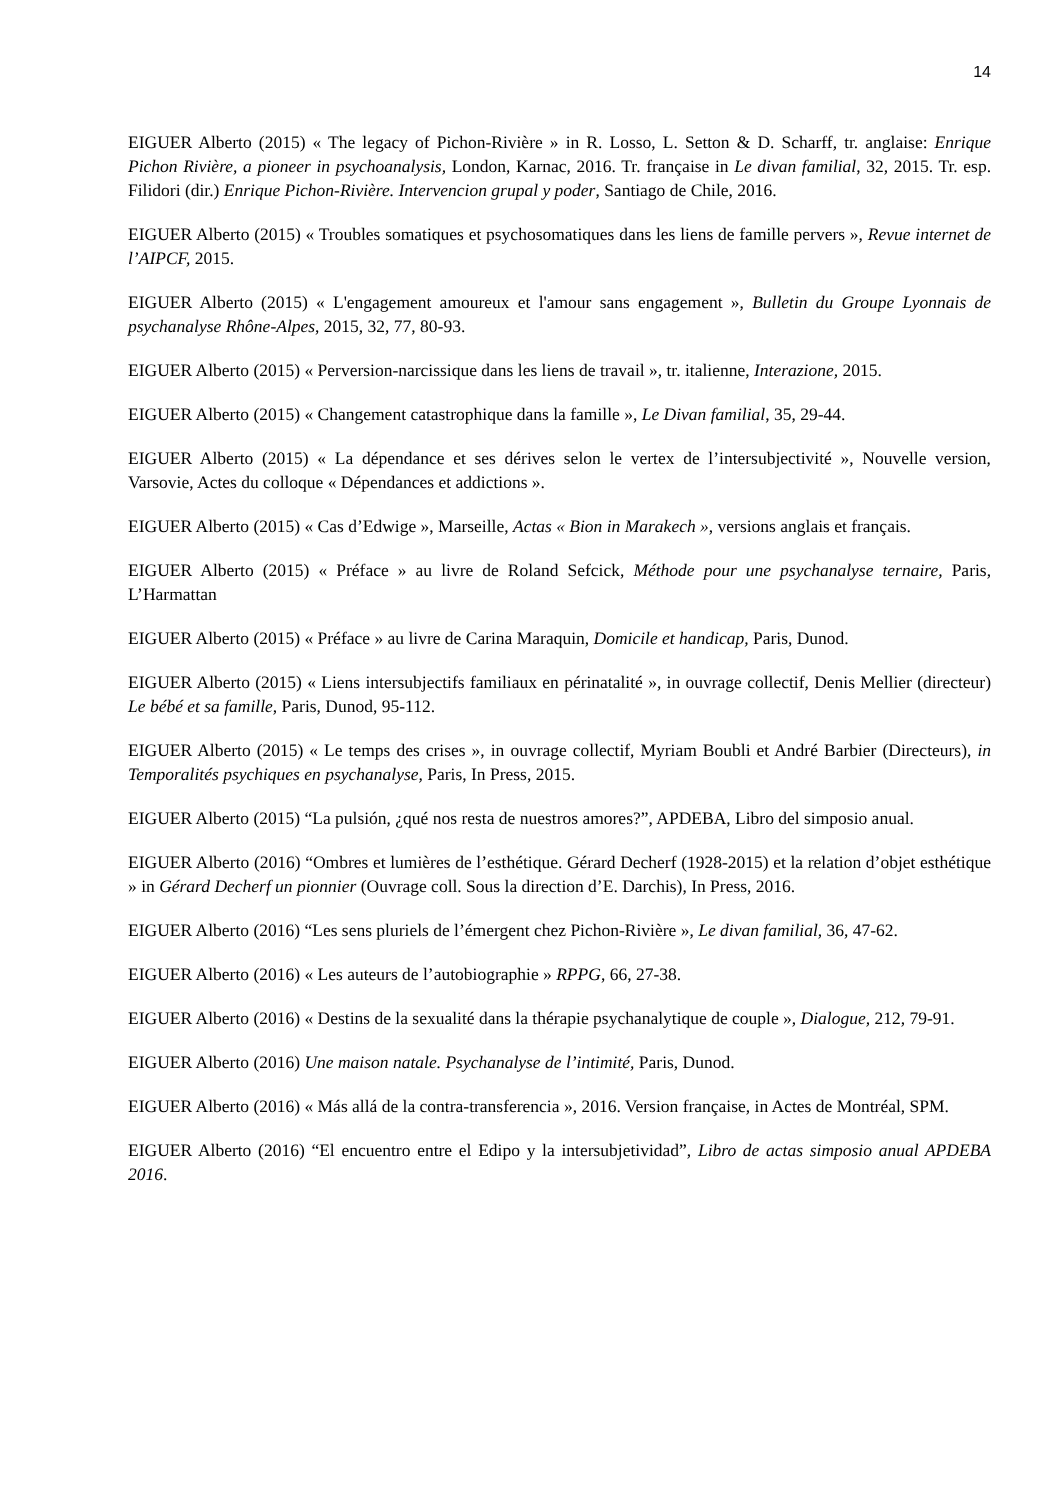14
EIGUER Alberto (2015) « The legacy of Pichon-Rivière » in R. Losso, L. Setton & D. Scharff, tr. anglaise: Enrique Pichon Rivière, a pioneer in psychoanalysis, London, Karnac, 2016. Tr. française in Le divan familial, 32, 2015. Tr. esp. Filidori (dir.) Enrique Pichon-Rivière. Intervencion grupal y poder, Santiago de Chile, 2016.
EIGUER Alberto (2015) « Troubles somatiques et psychosomatiques dans les liens de famille pervers », Revue internet de l’AIPCF, 2015.
EIGUER Alberto (2015) « L'engagement amoureux et l'amour sans engagement », Bulletin du Groupe Lyonnais de psychanalyse Rhône-Alpes, 2015, 32, 77, 80-93.
EIGUER Alberto (2015) « Perversion-narcissique dans les liens de travail », tr. italienne, Interazione, 2015.
EIGUER Alberto (2015) « Changement catastrophique dans la famille », Le Divan familial, 35, 29-44.
EIGUER Alberto (2015) « La dépendance et ses dérives selon le vertex de l’intersubjectivité », Nouvelle version, Varsovie, Actes du colloque « Dépendances et addictions ».
EIGUER Alberto (2015) « Cas d’Edwige », Marseille, Actas « Bion in Marakech », versions anglais et français.
EIGUER Alberto (2015) « Préface » au livre de Roland Sefcick, Méthode pour une psychanalyse ternaire, Paris, L’Harmattan
EIGUER Alberto (2015) « Préface » au livre de Carina Maraquin, Domicile et handicap, Paris, Dunod.
EIGUER Alberto (2015) « Liens intersubjectifs familiaux en périnatalité », in ouvrage collectif, Denis Mellier (directeur) Le bébé et sa famille, Paris, Dunod, 95-112.
EIGUER Alberto (2015) « Le temps des crises », in ouvrage collectif, Myriam Boubli et André Barbier (Directeurs), in Temporalités psychiques en psychanalyse, Paris, In Press, 2015.
EIGUER Alberto (2015) “La pulsión, ¿qué nos resta de nuestros amores?”, APDEBA, Libro del simposio anual.
EIGUER Alberto (2016) “Ombres et lumières de l’esthétique. Gérard Decherf (1928-2015) et la relation d’objet esthétique » in Gérard Decherf un pionnier (Ouvrage coll. Sous la direction d’E. Darchis), In Press, 2016.
EIGUER Alberto (2016) “Les sens pluriels de l’émergent chez Pichon-Rivière », Le divan familial, 36, 47-62.
EIGUER Alberto (2016) « Les auteurs de l’autobiographie » RPPG, 66, 27-38.
EIGUER Alberto (2016) « Destins de la sexualité dans la thérapie psychanalytique de couple », Dialogue, 212, 79-91.
EIGUER Alberto (2016) Une maison natale. Psychanalyse de l’intimité, Paris, Dunod.
EIGUER Alberto (2016) « Más allá de la contra-transferencia », 2016. Version française, in Actes de Montréal, SPM.
EIGUER Alberto (2016) “El encuentro entre el Edipo y la intersubjetividad”, Libro de actas simposio anual APDEBA 2016.